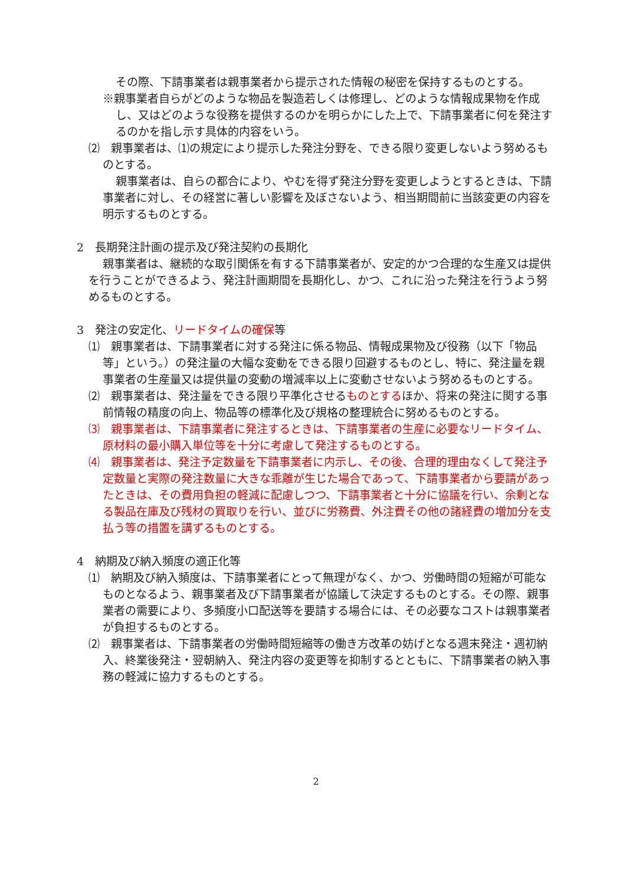その際、下請事業者は親事業者から提示された情報の秘密を保持するものとする。
※親事業者自らがどのような物品を製造若しくは修理し、どのような情報成果物を作成し、又はどのような役務を提供するのかを明らかにした上で、下請事業者に何を発注するのかを指し示す具体的内容をいう。
⑵　親事業者は、⑴の規定により提示した発注分野を、できる限り変更しないよう努めるものとする。
親事業者は、自らの都合により、やむを得ず発注分野を変更しようとするときは、下請事業者に対し、その経営に著しい影響を及ぼさないよう、相当期間前に当該変更の内容を明示するものとする。
2　長期発注計画の提示及び発注契約の長期化
親事業者は、継続的な取引関係を有する下請事業者が、安定的かつ合理的な生産又は提供を行うことができるよう、発注計画期間を長期化し、かつ、これに沿った発注を行うよう努めるものとする。
3　発注の安定化、リードタイムの確保等
⑴　親事業者は、下請事業者に対する発注に係る物品、情報成果物及び役務（以下「物品等」という。）の発注量の大幅な変動をできる限り回避するものとし、特に、発注量を親事業者の生産量又は提供量の変動の増減率以上に変動させないよう努めるものとする。
⑵　親事業者は、発注量をできる限り平準化させるものとするほか、将来の発注に関する事前情報の精度の向上、物品等の標準化及び規格の整理統合に努めるものとする。
⑶　親事業者は、下請事業者に発注するときは、下請事業者の生産に必要なリードタイム、原材料の最小購入単位等を十分に考慮して発注するものとする。
⑷　親事業者は、発注予定数量を下請事業者に内示し、その後、合理的理由なくして発注予定数量と実際の発注数量に大きな乖離が生じた場合であって、下請事業者から要請があったときは、その費用負担の軽減に配慮しつつ、下請事業者と十分に協議を行い、余剰となる製品在庫及び残材の買取りを行い、並びに労務費、外注費その他の諸経費の増加分を支払う等の措置を講ずるものとする。
4　納期及び納入頻度の適正化等
⑴　納期及び納入頻度は、下請事業者にとって無理がなく、かつ、労働時間の短縮が可能なものとなるよう、親事業者及び下請事業者が協議して決定するものとする。その際、親事業者の需要により、多頻度小口配送等を要請する場合には、その必要なコストは親事業者が負担するものとする。
⑵　親事業者は、下請事業者の労働時間短縮等の働き方改革の妨げとなる週末発注・週初納入、終業後発注・翌朝納入、発注内容の変更等を抑制するとともに、下請事業者の納入事務の軽減に協力するものとする。
2